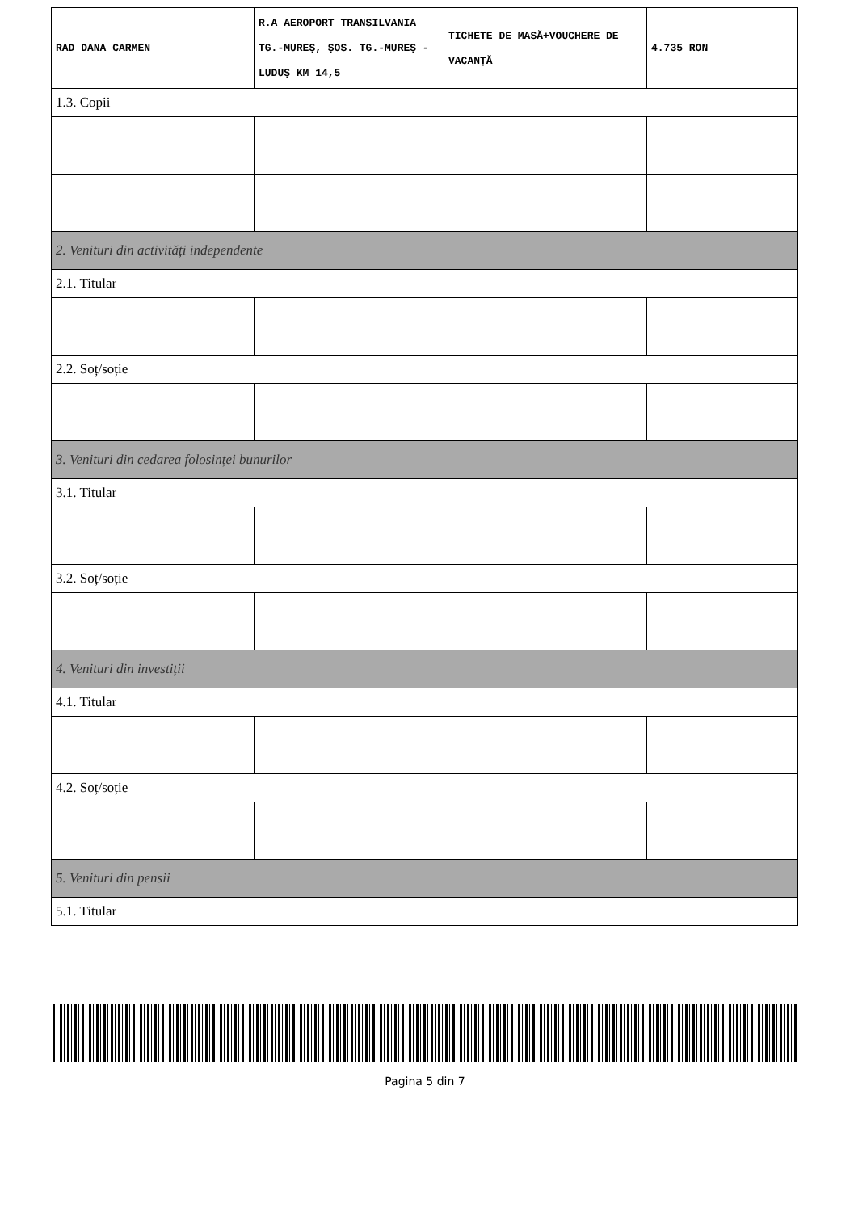| RAD DANA CARMEN | R.A AEROPORT TRANSILVANIA TG.-MUREȘ, ȘOS. TG.-MUREȘ - LUDUȘ KM 14,5 | TICHETE DE MASĂ+VOUCHERE DE VACANȚĂ | 4.735 RON |
| 1.3. Copii | | | |
| 2. Venituri din activități independente | | | |
| 2.1. Titular | | | |
| 2.2. Soț/soție | | | |
| 3. Venituri din cedarea folosinței bunurilor | | | |
| 3.1. Titular | | | |
| 3.2. Soț/soție | | | |
| 4. Venituri din investiții | | | |
| 4.1. Titular | | | |
| 4.2. Soț/soție | | | |
| 5. Venituri din pensii | | | |
| 5.1. Titular | | | |
Pagina 5 din 7